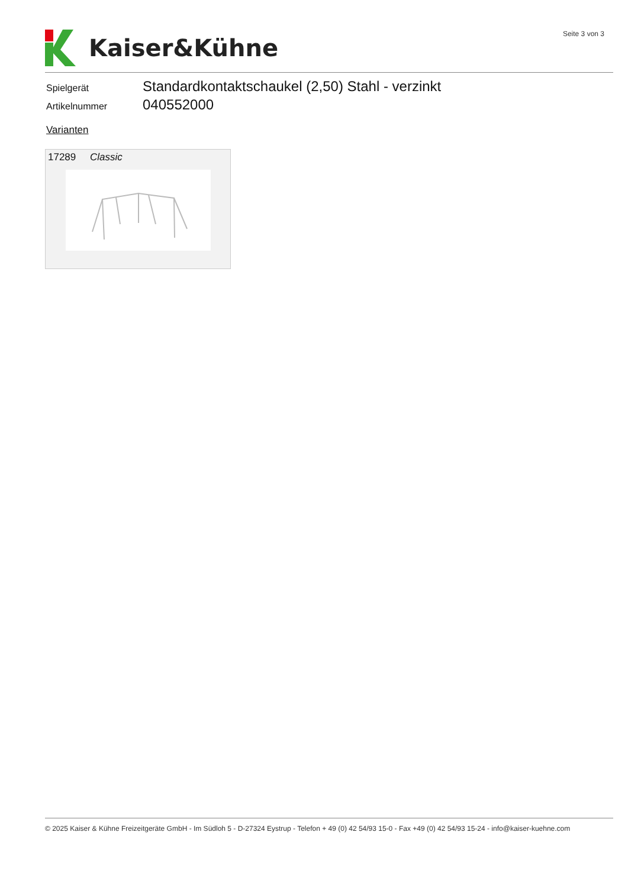Kaiser&Kühne Seite 3 von 3
Spielgerät Standardkontaktschaukel (2,50) Stahl - verzinkt
Artikelnummer 040552000
Varianten
17289 Classic
© 2025 Kaiser & Kühne Freizeitgeräte GmbH - Im Südloh 5 - D-27324 Eystrup - Telefon + 49 (0) 42 54/93 15-0 - Fax +49 (0) 42 54/93 15-24 - info@kaiser-kuehne.com